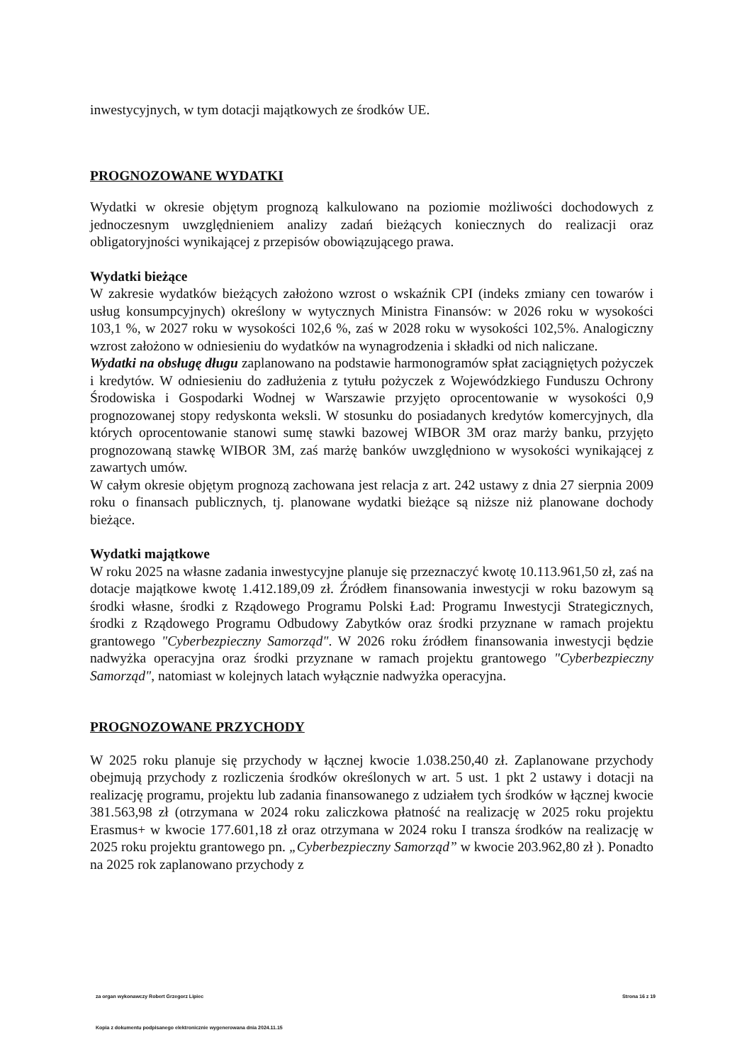inwestycyjnych, w tym dotacji majątkowych ze środków UE.
PROGNOZOWANE WYDATKI
Wydatki w okresie objętym prognozą kalkulowano na poziomie możliwości dochodowych z jednoczesnym uwzględnieniem analizy zadań bieżących koniecznych do realizacji oraz obligatoryjności wynikającej z przepisów obowiązującego prawa.
Wydatki bieżące
W zakresie wydatków bieżących założono wzrost o wskaźnik CPI (indeks zmiany cen towarów i usług konsumpcyjnych) określony w wytycznych Ministra Finansów: w 2026 roku w wysokości 103,1 %, w 2027 roku w wysokości 102,6 %, zaś w 2028 roku w wysokości 102,5%. Analogiczny wzrost założono w odniesieniu do wydatków na wynagrodzenia i składki od nich naliczane.
Wydatki na obsługę długu zaplanowano na podstawie harmonogramów spłat zaciągniętych pożyczek i kredytów. W odniesieniu do zadłużenia z tytułu pożyczek z Wojewódzkiego Funduszu Ochrony Środowiska i Gospodarki Wodnej w Warszawie przyjęto oprocentowanie w wysokości 0,9 prognozowanej stopy redyskonta weksli. W stosunku do posiadanych kredytów komercyjnych, dla których oprocentowanie stanowi sumę stawki bazowej WIBOR 3M oraz marży banku, przyjęto prognozowaną stawkę WIBOR 3M, zaś marżę banków uwzględniono w wysokości wynikającej z zawartych umów.
W całym okresie objętym prognozą zachowana jest relacja z art. 242 ustawy z dnia 27 sierpnia 2009 roku o finansach publicznych, tj. planowane wydatki bieżące są niższe niż planowane dochody bieżące.
Wydatki majątkowe
W roku 2025 na własne zadania inwestycyjne planuje się przeznaczyć kwotę 10.113.961,50 zł, zaś na dotacje majątkowe kwotę 1.412.189,09 zł. Źródłem finansowania inwestycji w roku bazowym są środki własne, środki z Rządowego Programu Polski Ład: Programu Inwestycji Strategicznych, środki z Rządowego Programu Odbudowy Zabytków oraz środki przyznane w ramach projektu grantowego "Cyberbezpieczny Samorząd". W 2026 roku źródłem finansowania inwestycji będzie nadwyżka operacyjna oraz środki przyznane w ramach projektu grantowego "Cyberbezpieczny Samorząd", natomiast w kolejnych latach wyłącznie nadwyżka operacyjna.
PROGNOZOWANE PRZYCHODY
W 2025 roku planuje się przychody w łącznej kwocie 1.038.250,40 zł. Zaplanowane przychody obejmują przychody z rozliczenia środków określonych w art. 5 ust. 1 pkt 2 ustawy i dotacji na realizację programu, projektu lub zadania finansowanego z udziałem tych środków w łącznej kwocie 381.563,98 zł (otrzymana w 2024 roku zaliczkowa płatność na realizację w 2025 roku projektu Erasmus+ w kwocie 177.601,18 zł oraz otrzymana w 2024 roku I transza środków na realizację w 2025 roku projektu grantowego pn. „Cyberbezpieczny Samorząd” w kwocie 203.962,80 zł ). Ponadto na 2025 rok zaplanowano przychody z
za organ wykonawczy Robert Grzegorz Lipiec Strona 16 z 19
Kopia z dokumentu podpisanego elektronicznie wygenerowana dnia 2024.11.15